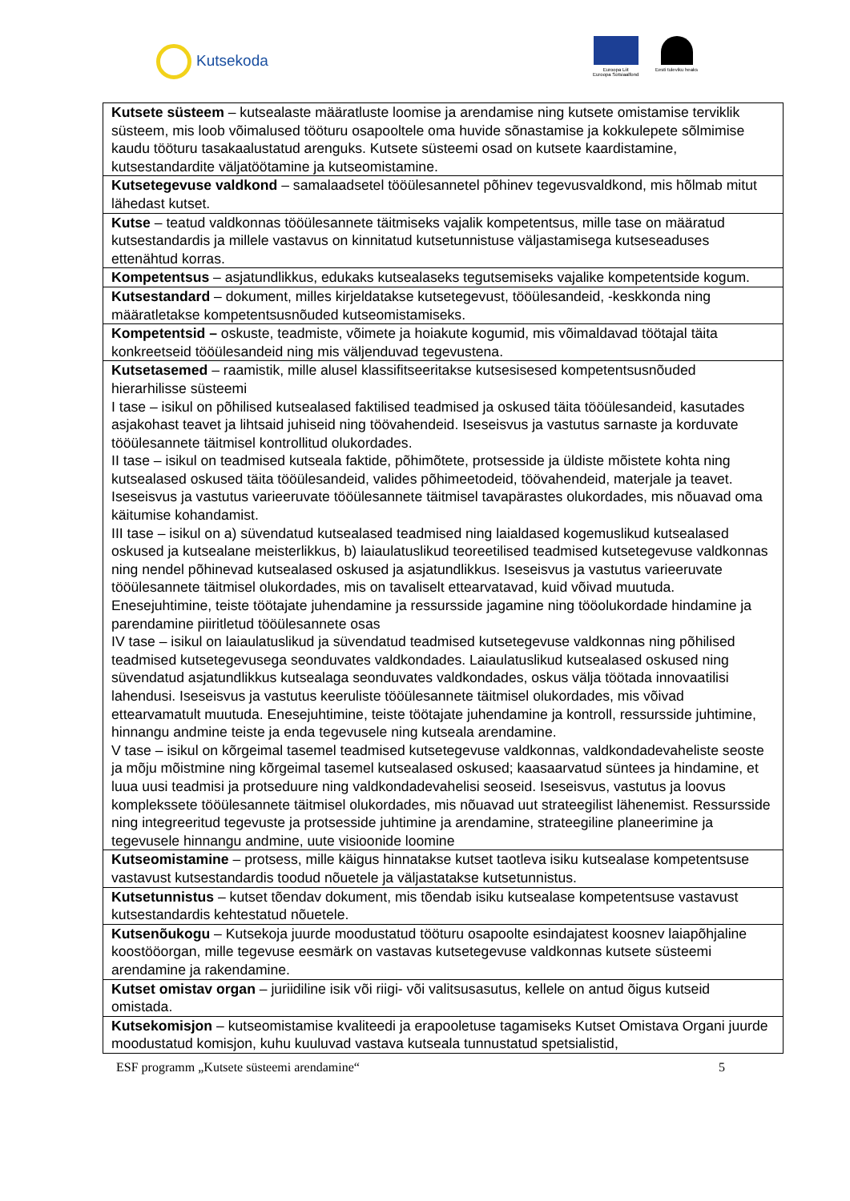Kutsekoda
Euroopa Liit
Euroopa Sotsiaalfond
Eesti tuleviku heaks
| Kutsete süsteem – kutsealaste määratluste loomise ja arendamise ning kutsete omistamise terviklik süsteem, mis loob võimalused tööturu osapooltele oma huvide sõnastamise ja kokkulepete sõlmimise kaudu tööturu tasakaalustatud arenguks. Kutsete süsteemi osad on kutsete kaardistamine, kutsestandardite väljatöötamine ja kutseomistamine. |
| Kutsetegevuse valdkond – samalaadsetel tööülesannetel põhinev tegevusvaldkond, mis hõlmab mitut lähedast kutset. |
| Kutse – teatud valdkonnas tööülesannete täitmiseks vajalik kompetentsus, mille tase on määratud kutsestandardis ja millele vastavus on kinnitatud kutsetunnistuse väljastamisega kutseseaduses ettenähtud korras. |
| Kompetentsus – asjatundlikkus, edukaks kutsealaseks tegutsemiseks vajalike kompetentside kogum. |
| Kutsestandard – dokument, milles kirjeldatakse kutsetegevust, tööülesandeid, -keskkonda ning määratletakse kompetentsusnõuded kutseomistamiseks. |
| Kompetentsid – oskuste, teadmiste, võimete ja hoiakute kogumid, mis võimaldavad töötajal täita konkreetseid tööülesandeid ning mis väljenduvad tegevustena. |
| Kutsetasemed – raamistik, mille alusel klassifitseeritakse kutsesisesed kompetentsusnõuded hierarhilisse süsteemi I tase – isikul on põhilised kutsealased faktilised teadmised ja oskused täita tööülesandeid, kasutades asjakohast teavet ja lihtsaid juhiseid ning töövahendeid. Iseseisvus ja vastutus sarnaste ja korduvate tööülesannete täitmisel kontrollitud olukordades. II tase – isikul on teadmised kutseala faktide, põhimõtete, protsesside ja üldiste mõistete kohta ning kutsealased oskused täita tööülesandeid, valides põhimeetodeid, töövahendeid, materjale ja teavet. Iseseisvus ja vastutus varieeruvate tööülesannete täitmisel tavapärastes olukordades, mis nõuavad oma käitumise kohandamist. III tase – isikul on a) süvendatud kutsealased teadmised ning laialdased kogemuslikud kutsealased oskused ja kutsealane meisterlikkus, b) laiaulatuslikud teoreetilised teadmised kutsetegevuse valdkonnas ning nendel põhinevad kutsealased oskused ja asjatundlikkus. Iseseisvus ja vastutus varieeruvate tööülesannete täitmisel olukordades, mis on tavaliselt ettearvatavad, kuid võivad muutuda. Enesejuhtimine, teiste töötajate juhendamine ja ressursside jagamine ning tööolukordade hindamine ja parendamine piiritletud tööülesannete osas IV tase – isikul on laiaulatuslikud ja süvendatud teadmised kutsetegevuse valdkonnas ning põhilised teadmised kutsetegevusega seonduvates valdkondades. Laiaulatuslikud kutsealased oskused ning süvendatud asjatundlikkus kutsealaga seonduvates valdkondades, oskus välja töötada innovaatilisi lahendusi. Iseseisvus ja vastutus keeruliste tööülesannete täitmisel olukordades, mis võivad ettearvamatult muutuda. Enesejuhtimine, teiste töötajate juhendamine ja kontroll, ressursside juhtimine, hinnangu andmine teiste ja enda tegevusele ning kutseala arendamine. V tase – isikul on kõrgeimal tasemel teadmised kutsetegevuse valdkonnas, valdkondadevaheliste seoste ja mõju mõistmine ning kõrgeimal tasemel kutsealased oskused; kaasaarvatud süntees ja hindamine, et luua uusi teadmisi ja protseduure ning valdkondadevahelisi seoseid. Iseseisvus, vastutus ja loovus komplekssete tööülesannete täitmisel olukordades, mis nõuavad uut strateegilist lähenemist. Ressursside ning integreeritud tegevuste ja protsesside juhtimine ja arendamine, strateegiline planeerimine ja tegevusele hinnangu andmine, uute visioonide loomine |
| Kutseomistamine – protsess, mille käigus hinnatakse kutset taotleva isiku kutsealase kompetentsuse vastavust kutsestandardis toodud nõuetele ja väljastatakse kutsetunnistus. |
| Kutsetunnistus – kutset tõendav dokument, mis tõendab isiku kutsealase kompetentsuse vastavust kutsestandardis kehtestatud nõuetele. |
| Kutsenõukogu – Kutsekoja juurde moodustatud tööturu osapoolte esindajatest koosnev laiapõhjaline koostööorgan, mille tegevuse eesmärk on vastavas kutsetegevuse valdkonnas kutsete süsteemi arendamine ja rakendamine. |
| Kutset omistav organ – juriidiline isik või riigi- või valitsusasutus, kellele on antud õigus kutseid omistada. |
| Kutsekomisjon – kutseomistamise kvaliteedi ja erapooletuse tagamiseks Kutset Omistava Organi juurde moodustatud komisjon, kuhu kuuluvad vastava kutseala tunnustatud spetsialistid, |
ESF programm „Kutsete süsteemi arendamine“ 5